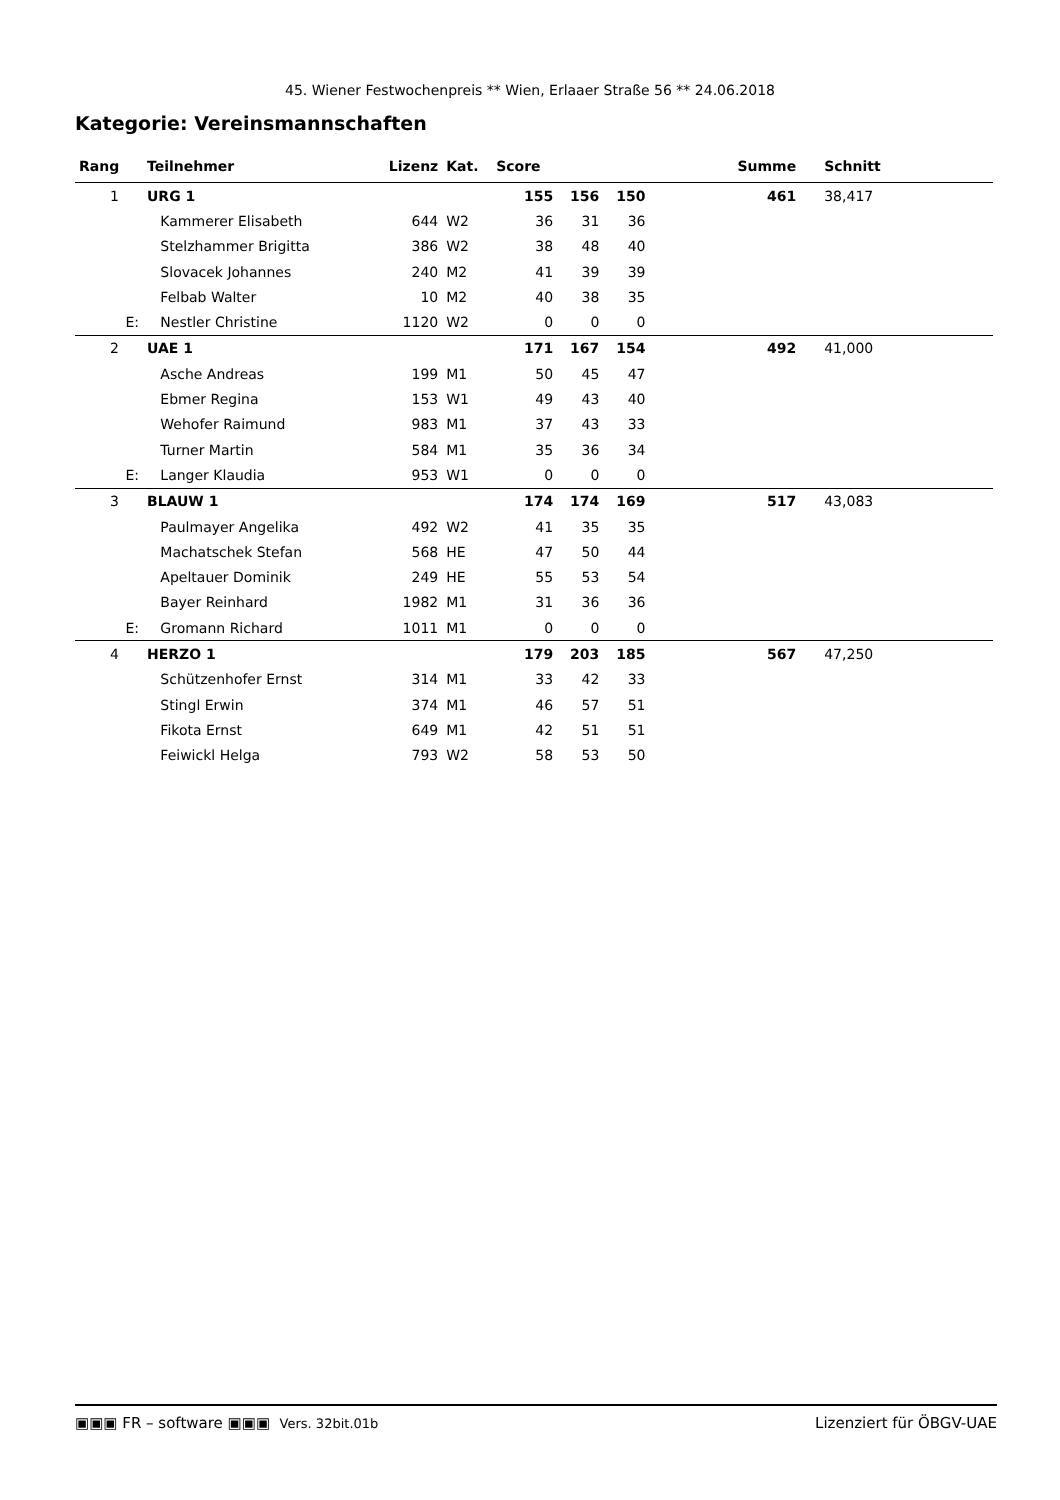45. Wiener Festwochenpreis ** Wien, Erlaaer Straße 56 ** 24.06.2018
Kategorie: Vereinsmannschaften
| Rang | Teilnehmer | Lizenz | Kat. | Score | | | | Summe | Schnitt | |
| --- | --- | --- | --- | --- | --- | --- | --- | --- | --- | --- |
| 1 | URG 1 | | | 155 | 156 | 150 | | 461 | 38,417 | |
| | Kammerer Elisabeth | 644 | W2 | 36 | 31 | 36 | | | | |
| | Stelzhammer Brigitta | 386 | W2 | 38 | 48 | 40 | | | | |
| | Slovacek Johannes | 240 | M2 | 41 | 39 | 39 | | | | |
| | Felbab Walter | 10 | M2 | 40 | 38 | 35 | | | | |
| E: | Nestler Christine | 1120 | W2 | 0 | 0 | 0 | | | | |
| 2 | UAE 1 | | | 171 | 167 | 154 | | 492 | 41,000 | |
| | Asche Andreas | 199 | M1 | 50 | 45 | 47 | | | | |
| | Ebmer Regina | 153 | W1 | 49 | 43 | 40 | | | | |
| | Wehofer Raimund | 983 | M1 | 37 | 43 | 33 | | | | |
| | Turner Martin | 584 | M1 | 35 | 36 | 34 | | | | |
| E: | Langer Klaudia | 953 | W1 | 0 | 0 | 0 | | | | |
| 3 | BLAUW 1 | | | 174 | 174 | 169 | | 517 | 43,083 | |
| | Paulmayer Angelika | 492 | W2 | 41 | 35 | 35 | | | | |
| | Machatschek Stefan | 568 | HE | 47 | 50 | 44 | | | | |
| | Apeltauer Dominik | 249 | HE | 55 | 53 | 54 | | | | |
| | Bayer Reinhard | 1982 | M1 | 31 | 36 | 36 | | | | |
| E: | Gromann Richard | 1011 | M1 | 0 | 0 | 0 | | | | |
| 4 | HERZO 1 | | | 179 | 203 | 185 | | 567 | 47,250 | |
| | Schützenhofer Ernst | 314 | M1 | 33 | 42 | 33 | | | | |
| | Stingl Erwin | 374 | M1 | 46 | 57 | 51 | | | | |
| | Fikota Ernst | 649 | M1 | 42 | 51 | 51 | | | | |
| | Feiwickl Helga | 793 | W2 | 58 | 53 | 50 | | | | |
▣▣▣ FR – software ▣▣▣ Vers. 32bit.01b Lizenziert für ÖBGV-UAE